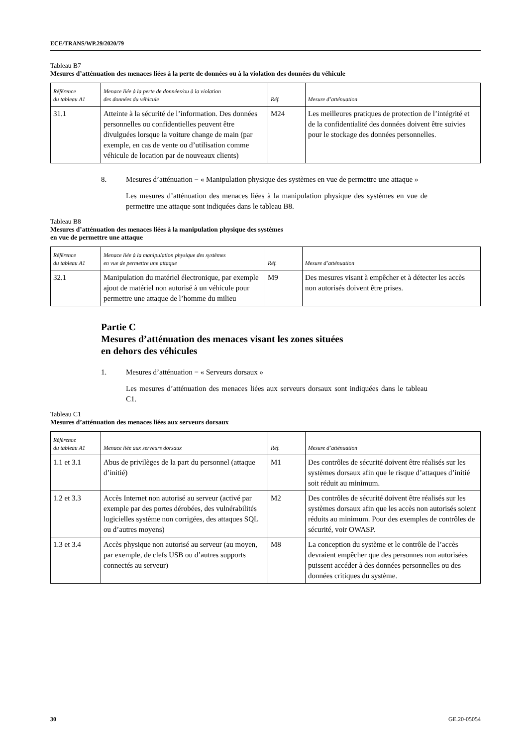ECE/TRANS/WP.29/2020/79
Tableau B7
Mesures d’atténuation des menaces liées à la perte de données ou à la violation des données du véhicule
| Référence du tableau A1 | Menace liée à la perte de données/ou à la violation des données du véhicule | Réf. | Mesure d’atténuation |
| --- | --- | --- | --- |
| 31.1 | Atteinte à la sécurité de l’information. Des données personnelles ou confidentielles peuvent être divulguées lorsque la voiture change de main (par exemple, en cas de vente ou d’utilisation comme véhicule de location par de nouveaux clients) | M24 | Les meilleures pratiques de protection de l’intégrité et de la confidentialité des données doivent être suivies pour le stockage des données personnelles. |
8. Mesures d’atténuation − « Manipulation physique des systèmes en vue de permettre une attaque »
Les mesures d’atténuation des menaces liées à la manipulation physique des systèmes en vue de permettre une attaque sont indiquées dans le tableau B8.
Tableau B8
Mesures d’atténuation des menaces liées à la manipulation physique des systèmes
en vue de permettre une attaque
| Référence du tableau A1 | Menace liée à la manipulation physique des systèmes en vue de permettre une attaque | Réf. | Mesure d’atténuation |
| --- | --- | --- | --- |
| 32.1 | Manipulation du matériel électronique, par exemple ajout de matériel non autorisé à un véhicule pour permettre une attaque de l’homme du milieu | M9 | Des mesures visant à empêcher et à détecter les accès non autorisés doivent être prises. |
Partie C
Mesures d’atténuation des menaces visant les zones situées
en dehors des véhicules
1. Mesures d’atténuation − « Serveurs dorsaux »
Les mesures d’atténuation des menaces liées aux serveurs dorsaux sont indiquées dans le tableau C1.
Tableau C1
Mesures d’atténuation des menaces liées aux serveurs dorsaux
| Référence du tableau A1 | Menace liée aux serveurs dorsaux | Réf. | Mesure d’atténuation |
| --- | --- | --- | --- |
| 1.1 et 3.1 | Abus de privilèges de la part du personnel (attaque d’initié) | M1 | Des contrôles de sécurité doivent être réalisés sur les systèmes dorsaux afin que le risque d’attaques d’initié soit réduit au minimum. |
| 1.2 et 3.3 | Accès Internet non autorisé au serveur (activé par exemple par des portes dérobées, des vulnérabilités logicielles système non corrigées, des attaques SQL ou d’autres moyens) | M2 | Des contrôles de sécurité doivent être réalisés sur les systèmes dorsaux afin que les accès non autorisés soient réduits au minimum. Pour des exemples de contrôles de sécurité, voir OWASP. |
| 1.3 et 3.4 | Accès physique non autorisé au serveur (au moyen, par exemple, de clefs USB ou d’autres supports connectés au serveur) | M8 | La conception du système et le contrôle de l’accès devraient empêcher que des personnes non autorisées puissent accéder à des données personnelles ou des données critiques du système. |
30 GE.20-05054